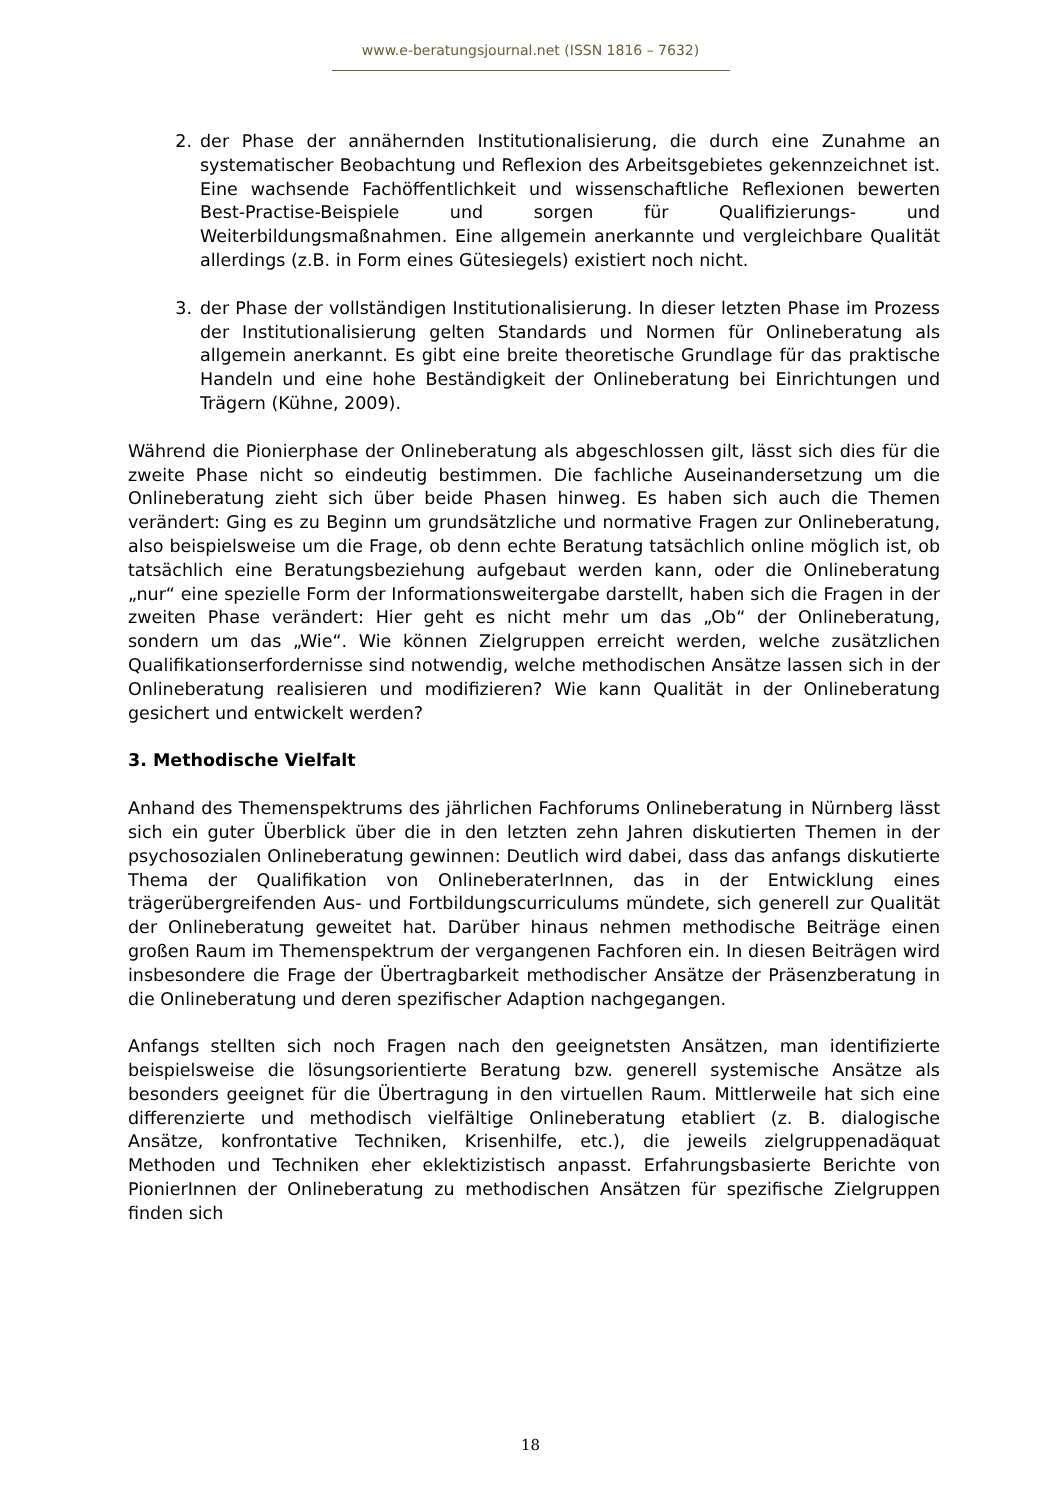www.e-beratungsjournal.net (ISSN 1816 – 7632)
2. der Phase der annähernden Institutionalisierung, die durch eine Zunahme an systematischer Beobachtung und Reflexion des Arbeitsgebietes gekennzeichnet ist. Eine wachsende Fachöffentlichkeit und wissenschaftliche Reflexionen bewerten Best-Practise-Beispiele und sorgen für Qualifizierungs- und Weiterbildungsmaßnahmen. Eine allgemein anerkannte und vergleichbare Qualität allerdings (z.B. in Form eines Gütesiegels) existiert noch nicht.
3. der Phase der vollständigen Institutionalisierung. In dieser letzten Phase im Prozess der Institutionalisierung gelten Standards und Normen für Onlineberatung als allgemein anerkannt. Es gibt eine breite theoretische Grundlage für das praktische Handeln und eine hohe Beständigkeit der Onlineberatung bei Einrichtungen und Trägern (Kühne, 2009).
Während die Pionierphase der Onlineberatung als abgeschlossen gilt, lässt sich dies für die zweite Phase nicht so eindeutig bestimmen. Die fachliche Auseinandersetzung um die Onlineberatung zieht sich über beide Phasen hinweg. Es haben sich auch die Themen verändert: Ging es zu Beginn um grundsätzliche und normative Fragen zur Onlineberatung, also beispielsweise um die Frage, ob denn echte Beratung tatsächlich online möglich ist, ob tatsächlich eine Beratungsbeziehung aufgebaut werden kann, oder die Onlineberatung „nur“ eine spezielle Form der Informationsweitergabe darstellt, haben sich die Fragen in der zweiten Phase verändert: Hier geht es nicht mehr um das „Ob“ der Onlineberatung, sondern um das „Wie“. Wie können Zielgruppen erreicht werden, welche zusätzlichen Qualifikationserfordernisse sind notwendig, welche methodischen Ansätze lassen sich in der Onlineberatung realisieren und modifizieren? Wie kann Qualität in der Onlineberatung gesichert und entwickelt werden?
3. Methodische Vielfalt
Anhand des Themenspektrums des jährlichen Fachforums Onlineberatung in Nürnberg lässt sich ein guter Überblick über die in den letzten zehn Jahren diskutierten Themen in der psychosozialen Onlineberatung gewinnen: Deutlich wird dabei, dass das anfangs diskutierte Thema der Qualifikation von OnlineberaterInnen, das in der Entwicklung eines trägerübergreifenden Aus- und Fortbildungscurriculums mündete, sich generell zur Qualität der Onlineberatung geweitet hat. Darüber hinaus nehmen methodische Beiträge einen großen Raum im Themenspektrum der vergangenen Fachforen ein. In diesen Beiträgen wird insbesondere die Frage der Übertragbarkeit methodischer Ansätze der Präsenzberatung in die Onlineberatung und deren spezifischer Adaption nachgegangen.
Anfangs stellten sich noch Fragen nach den geeignetsten Ansätzen, man identifizierte beispielsweise die lösungsorientierte Beratung bzw. generell systemische Ansätze als besonders geeignet für die Übertragung in den virtuellen Raum. Mittlerweile hat sich eine differenzierte und methodisch vielfältige Onlineberatung etabliert (z. B. dialogische Ansätze, konfrontative Techniken, Krisenhilfe, etc.), die jeweils zielgruppenadäquat Methoden und Techniken eher eklektizistisch anpasst. Erfahrungsbasierte Berichte von PionierInnen der Onlineberatung zu methodischen Ansätzen für spezifische Zielgruppen finden sich
18